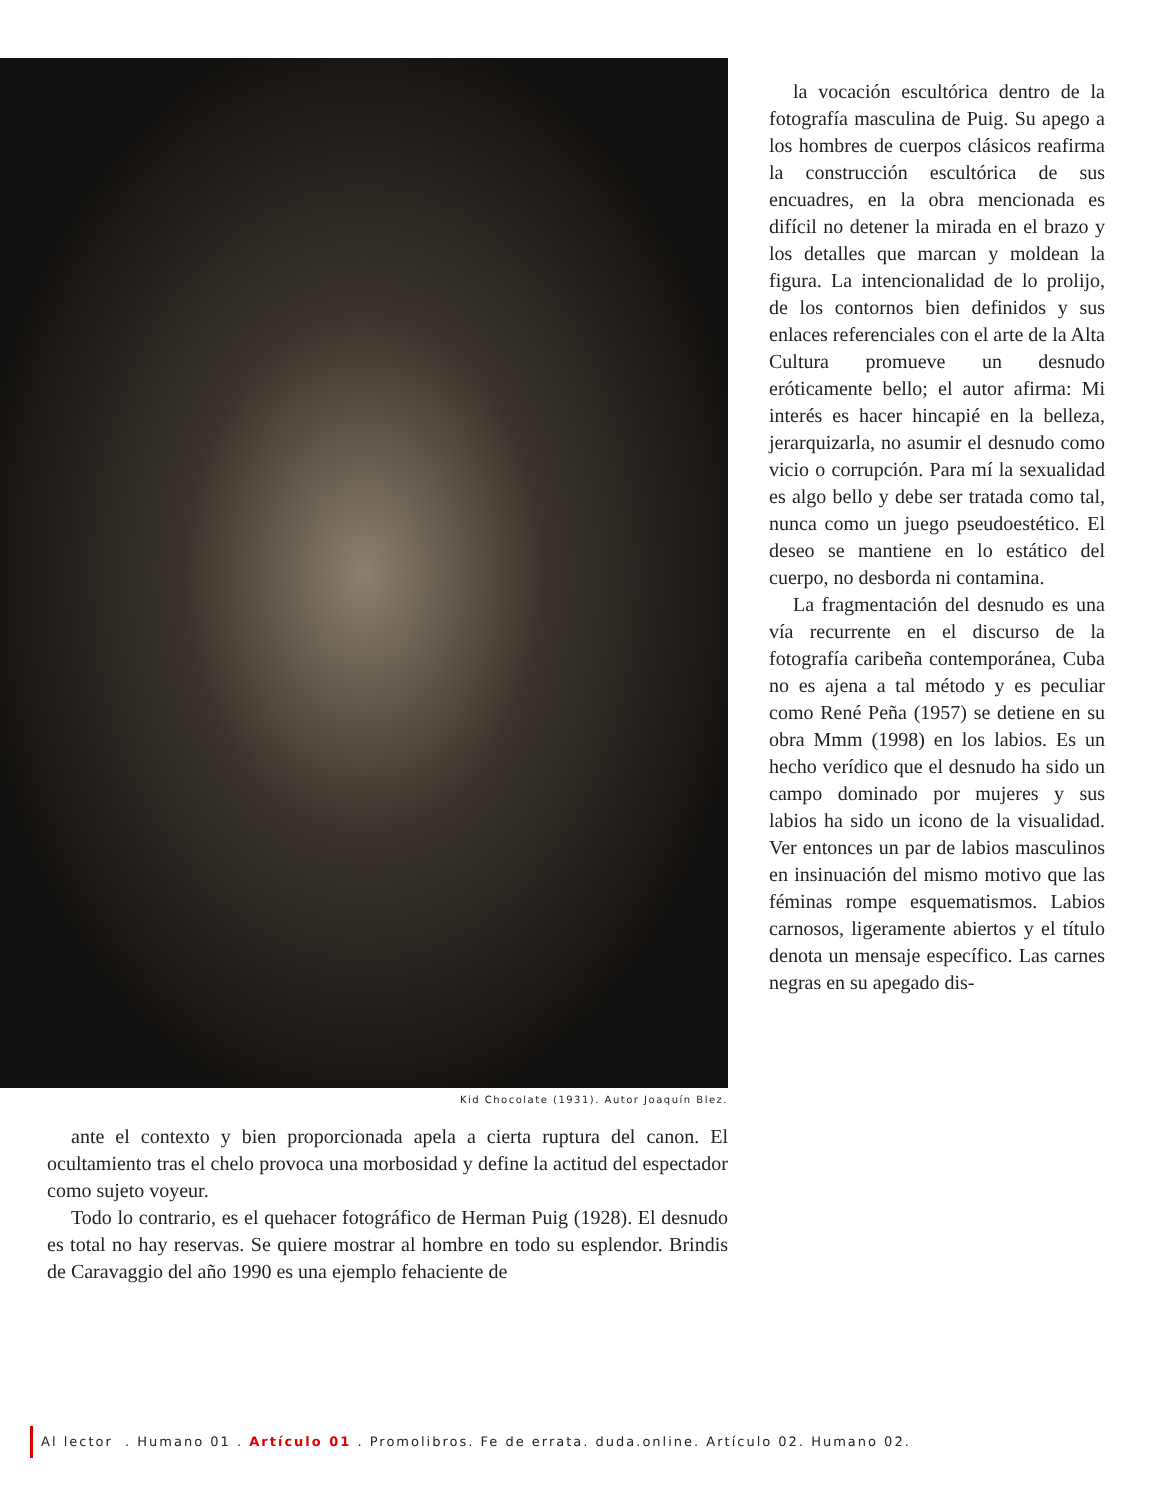Kid Chocolate (1931). Autor Joaquín Blez.
la vocación escultórica dentro de la fotografía masculina de Puig. Su apego a los hombres de cuerpos clásicos reafirma la construcción escultórica de sus encuadres, en la obra mencionada es difícil no detener la mirada en el brazo y los detalles que marcan y moldean la figura. La intencionalidad de lo prolijo, de los contornos bien definidos y sus enlaces referenciales con el arte de la Alta Cultura promueve un desnudo eróticamente bello; el autor afirma: Mi interés es hacer hincapié en la belleza, jerarquizarla, no asumir el desnudo como vicio o corrupción. Para mí la sexualidad es algo bello y debe ser tratada como tal, nunca como un juego pseudoestético. El deseo se mantiene en lo estático del cuerpo, no desborda ni contamina.
La fragmentación del desnudo es una vía recurrente en el discurso de la fotografía caribeña contemporánea, Cuba no es ajena a tal método y es peculiar como René Peña (1957) se detiene en su obra Mmm (1998) en los labios. Es un hecho verídico que el desnudo ha sido un campo dominado por mujeres y sus labios ha sido un icono de la visualidad. Ver entonces un par de labios masculinos en insinuación del mismo motivo que las féminas rompe esquematismos. Labios carnosos, ligeramente abiertos y el título denota un mensaje específico. Las carnes negras en su apegado dis-
ante el contexto y bien proporcionada apela a cierta ruptura del canon. El ocultamiento tras el chelo provoca una morbosidad y define la actitud del espectador como sujeto voyeur.
Todo lo contrario, es el quehacer fotográfico de Herman Puig (1928). El desnudo es total no hay reservas. Se quiere mostrar al hombre en todo su esplendor. Brindis de Caravaggio del año 1990 es una ejemplo fehaciente de
Al lector . Humano 01 . Artículo 01 . Promolibros. Fe de errata. duda.online. Artículo 02. Humano 02.